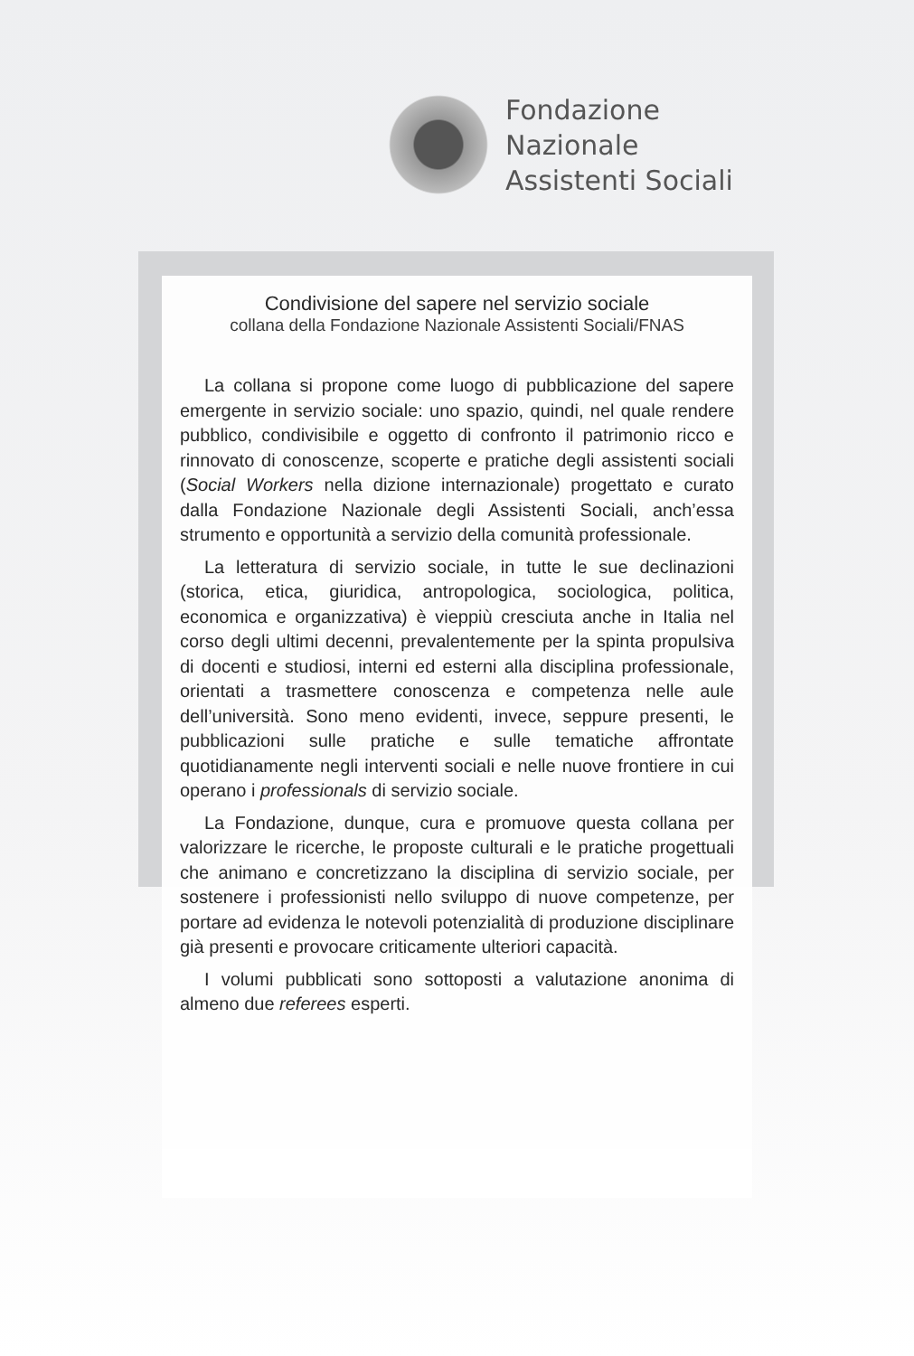Fondazione
Nazionale
Assistenti Sociali
Condivisione del sapere nel servizio sociale
collana della Fondazione Nazionale Assistenti Sociali/FNAS
La collana si propone come luogo di pubblicazione del sapere emergente in servizio sociale: uno spazio, quindi, nel quale rendere pubblico, condivisibile e oggetto di confronto il patrimonio ricco e rinnovato di conoscenze, scoperte e pratiche degli assistenti sociali (Social Workers nella dizione internazionale) progettato e curato dalla Fondazione Nazionale degli Assistenti Sociali, anch’essa strumento e opportunità a servizio della comunità professionale.
La letteratura di servizio sociale, in tutte le sue declinazioni (storica, etica, giuridica, antropologica, sociologica, politica, economica e organizzativa) è vieppiù cresciuta anche in Italia nel corso degli ultimi decenni, prevalentemente per la spinta propulsiva di docenti e studiosi, interni ed esterni alla disciplina professionale, orientati a trasmettere conoscenza e competenza nelle aule dell’università. Sono meno evidenti, invece, seppure presenti, le pubblicazioni sulle pratiche e sulle tematiche affrontate quotidianamente negli interventi sociali e nelle nuove frontiere in cui operano i professionals di servizio sociale.
La Fondazione, dunque, cura e promuove questa collana per valorizzare le ricerche, le proposte culturali e le pratiche progettuali che animano e concretizzano la disciplina di servizio sociale, per sostenere i professionisti nello sviluppo di nuove competenze, per portare ad evidenza le notevoli potenzialità di produzione disciplinare già presenti e provocare criticamente ulteriori capacità.
I volumi pubblicati sono sottoposti a valutazione anonima di almeno due referees esperti.